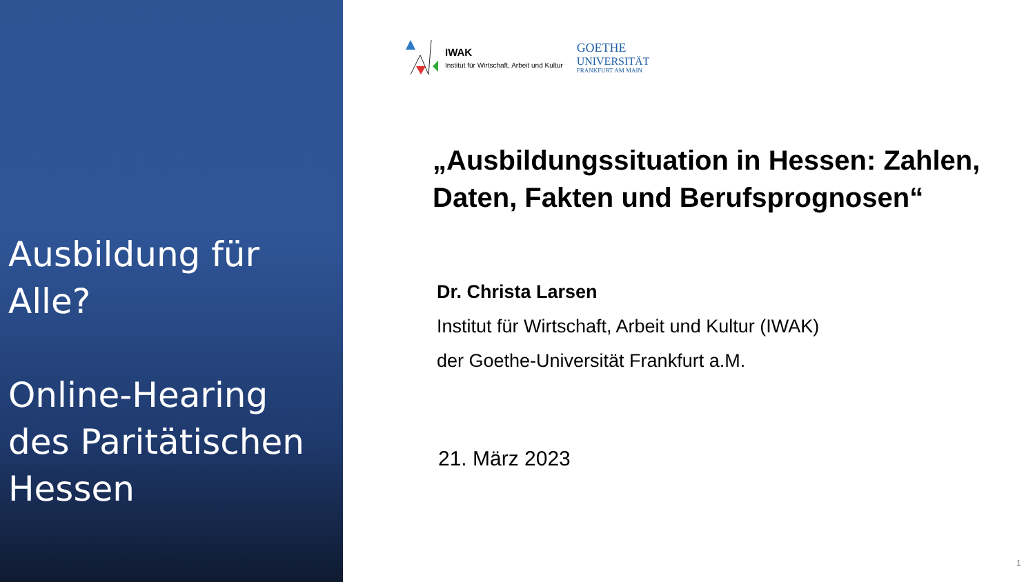Ausbildung für Alle?
Online-Hearing des Paritätischen Hessen
IWAK
Institut für Wirtschaft, Arbeit und Kultur
GOETHE
UNIVERSITÄT
FRANKFURT AM MAIN
„Ausbildungssituation in Hessen: Zahlen, Daten, Fakten und Berufsprognosen“
Dr. Christa Larsen
Institut für Wirtschaft, Arbeit und Kultur (IWAK)
der Goethe-Universität Frankfurt a.M.
21. März 2023
1